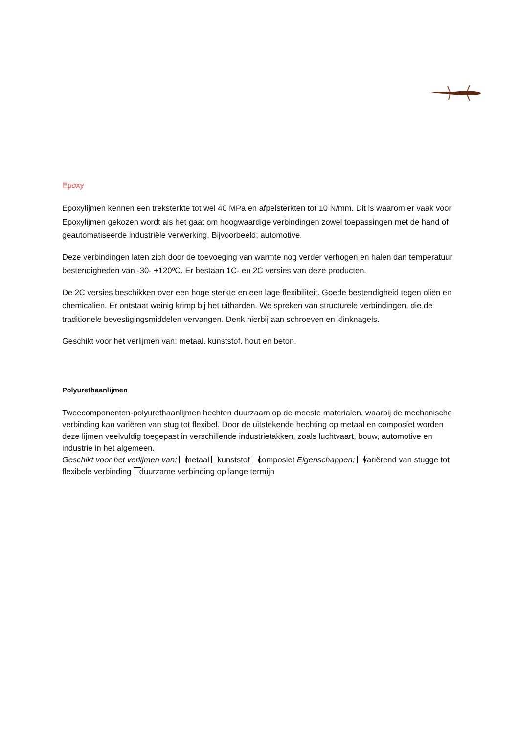Epoxy
Epoxylijmen kennen een treksterkte tot wel 40 MPa en afpelsterkten tot 10 N/mm. Dit is waarom er vaak voor Epoxylijmen gekozen wordt als het gaat om hoogwaardige verbindingen zowel toepassingen met de hand of geautomatiseerde industriële verwerking. Bijvoorbeeld; automotive.
Deze verbindingen laten zich door de toevoeging van warmte nog verder verhogen en halen dan temperatuur bestendigheden van -30- +120ºC. Er bestaan 1C- en 2C versies van deze producten.
De 2C versies beschikken over een hoge sterkte en een lage flexibiliteit. Goede bestendigheid tegen oliën en chemicalien. Er ontstaat weinig krimp bij het uitharden. We spreken van structurele verbindingen, die de traditionele bevestigingsmiddelen vervangen. Denk hierbij aan schroeven en klinknagels.
Geschikt voor het verlijmen van: metaal, kunststof, hout en beton.
Polyurethaanlijmen
Tweecomponenten-polyurethaanlijmen hechten duurzaam op de meeste materialen, waarbij de mechanische verbinding kan variëren van stug tot flexibel. Door de uitstekende hechting op metaal en composiet worden deze lijmen veelvuldig toegepast in verschillende industrietakken, zoals luchtvaart, bouw, automotive en industrie in het algemeen.
Geschikt voor het verlijmen van: metaal kunststof composiet Eigenschappen: variërend van stugge tot flexibele verbinding duurzame verbinding op lange termijn